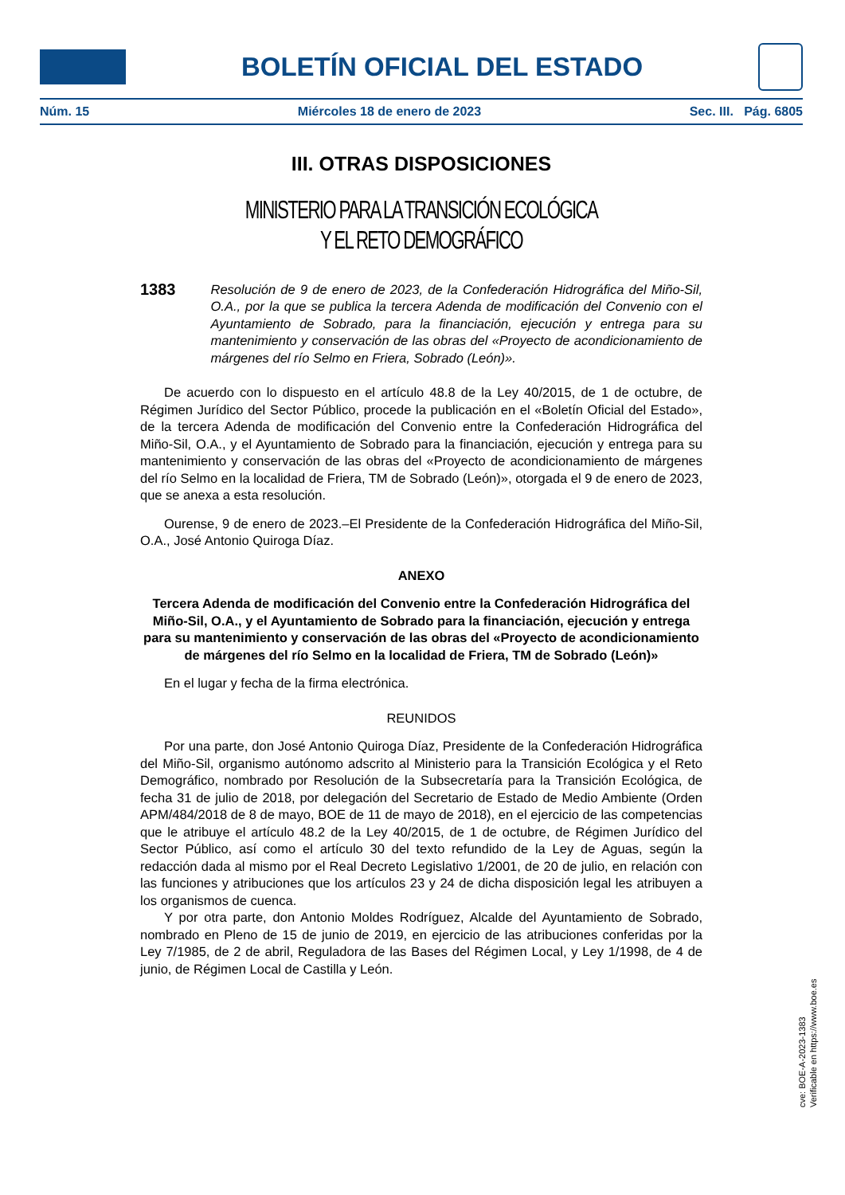BOLETÍN OFICIAL DEL ESTADO
Núm. 15 Miércoles 18 de enero de 2023 Sec. III. Pág. 6805
III. OTRAS DISPOSICIONES
MINISTERIO PARA LA TRANSICIÓN ECOLÓGICA
Y EL RETO DEMOGRÁFICO
1383 Resolución de 9 de enero de 2023, de la Confederación Hidrográfica del Miño-Sil, O.A., por la que se publica la tercera Adenda de modificación del Convenio con el Ayuntamiento de Sobrado, para la financiación, ejecución y entrega para su mantenimiento y conservación de las obras del «Proyecto de acondicionamiento de márgenes del río Selmo en Friera, Sobrado (León)».
De acuerdo con lo dispuesto en el artículo 48.8 de la Ley 40/2015, de 1 de octubre, de Régimen Jurídico del Sector Público, procede la publicación en el «Boletín Oficial del Estado», de la tercera Adenda de modificación del Convenio entre la Confederación Hidrográfica del Miño-Sil, O.A., y el Ayuntamiento de Sobrado para la financiación, ejecución y entrega para su mantenimiento y conservación de las obras del «Proyecto de acondicionamiento de márgenes del río Selmo en la localidad de Friera, TM de Sobrado (León)», otorgada el 9 de enero de 2023, que se anexa a esta resolución.
Ourense, 9 de enero de 2023.–El Presidente de la Confederación Hidrográfica del Miño-Sil, O.A., José Antonio Quiroga Díaz.
ANEXO
Tercera Adenda de modificación del Convenio entre la Confederación Hidrográfica del Miño-Sil, O.A., y el Ayuntamiento de Sobrado para la financiación, ejecución y entrega para su mantenimiento y conservación de las obras del «Proyecto de acondicionamiento de márgenes del río Selmo en la localidad de Friera, TM de Sobrado (León)»
En el lugar y fecha de la firma electrónica.
REUNIDOS
Por una parte, don José Antonio Quiroga Díaz, Presidente de la Confederación Hidrográfica del Miño-Sil, organismo autónomo adscrito al Ministerio para la Transición Ecológica y el Reto Demográfico, nombrado por Resolución de la Subsecretaría para la Transición Ecológica, de fecha 31 de julio de 2018, por delegación del Secretario de Estado de Medio Ambiente (Orden APM/484/2018 de 8 de mayo, BOE de 11 de mayo de 2018), en el ejercicio de las competencias que le atribuye el artículo 48.2 de la Ley 40/2015, de 1 de octubre, de Régimen Jurídico del Sector Público, así como el artículo 30 del texto refundido de la Ley de Aguas, según la redacción dada al mismo por el Real Decreto Legislativo 1/2001, de 20 de julio, en relación con las funciones y atribuciones que los artículos 23 y 24 de dicha disposición legal les atribuyen a los organismos de cuenca.
Y por otra parte, don Antonio Moldes Rodríguez, Alcalde del Ayuntamiento de Sobrado, nombrado en Pleno de 15 de junio de 2019, en ejercicio de las atribuciones conferidas por la Ley 7/1985, de 2 de abril, Reguladora de las Bases del Régimen Local, y Ley 1/1998, de 4 de junio, de Régimen Local de Castilla y León.
cve: BOE-A-2023-1383
Verificable en https://www.boe.es